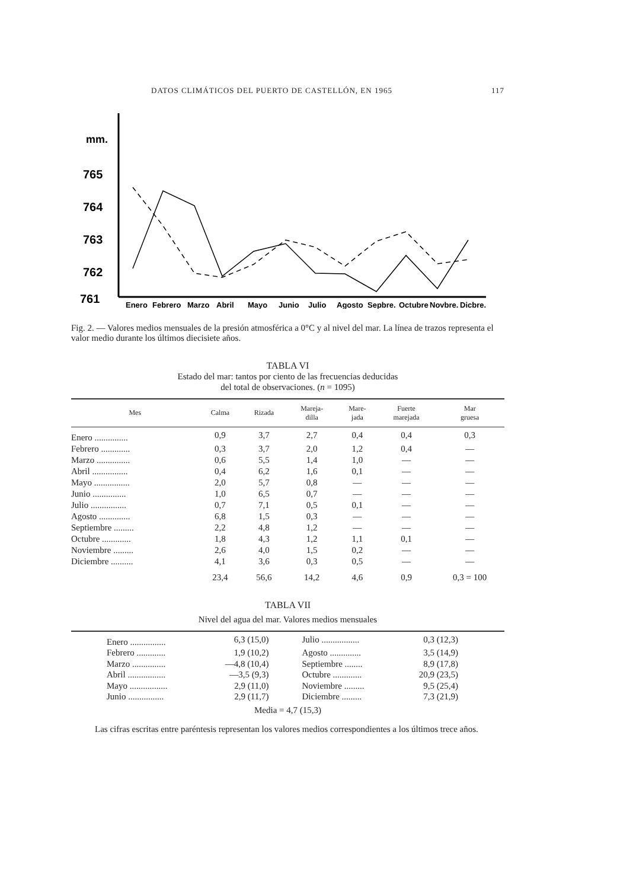DATOS CLIMÁTICOS DEL PUERTO DE CASTELLÓN, EN 1965 117
mm.
765
764
763
762
761
Enero
Febrero
Marzo
Abril
Mayo
Junio
Julio
Agosto
Sepbre.
Octubre
Novbre.
Dicbre.
Fig. 2. — Valores medios mensuales de la presión atmosférica a 0°C y al nivel del mar. La línea de trazos representa el valor medio durante los últimos diecisiete años.
TABLA VI
Estado del mar: tantos por ciento de las frecuencias deducidas
del total de observaciones. (n = 1095)
| Mes | Calma | Rizada | Mareja- dilla | Mare- jada | Fuerte marejada | Mar gruesa |
| --- | --- | --- | --- | --- | --- | --- |
| Enero ............... | 0,9 | 3,7 | 2,7 | 0,4 | 0,4 | 0,3 |
| Febrero ............. | 0,3 | 3,7 | 2,0 | 1,2 | 0,4 | — |
| Marzo ............... | 0,6 | 5,5 | 1,4 | 1,0 | — | — |
| Abril ................ | 0,4 | 6,2 | 1,6 | 0,1 | — | — |
| Mayo ................ | 2,0 | 5,7 | 0,8 | — | — | — |
| Junio ............... | 1,0 | 6,5 | 0,7 | — | — | — |
| Julio ................ | 0,7 | 7,1 | 0,5 | 0,1 | — | — |
| Agosto .............. | 6,8 | 1,5 | 0,3 | — | — | — |
| Septiembre ......... | 2,2 | 4,8 | 1,2 | — | — | — |
| Octubre ............. | 1,8 | 4,3 | 1,2 | 1,1 | 0,1 | — |
| Noviembre ......... | 2,6 | 4,0 | 1,5 | 0,2 | — | — |
| Diciembre .......... | 4,1 | 3,6 | 0,3 | 0,5 | — | — |
| | 23,4 | 56,6 | 14,2 | 4,6 | 0,9 | 0,3 = 100 |
TABLA VII
Nivel del agua del mar. Valores medios mensuales
| Enero ................ | 6,3 (15,0) | Julio ................. | 0,3 (12,3) | |
| Febrero ............. | 1,9 (10,2) | Agosto .............. | 3,5 (14,9) | |
| Marzo ............... | —4,8 (10,4) | Septiembre ........ | 8,9 (17,8) | |
| Abril ................. | —3,5 (9,3) | Octubre ............. | 20,9 (23,5) | |
| Mayo ................. | 2,9 (11,0) | Noviembre ......... | 9,5 (25,4) | |
| Junio ................ | 2,9 (11,7) | Diciembre ......... | 7,3 (21,9) | |
Media = 4,7 (15,3)
Las cifras escritas entre paréntesis representan los valores medios correspondientes a los últimos trece años.